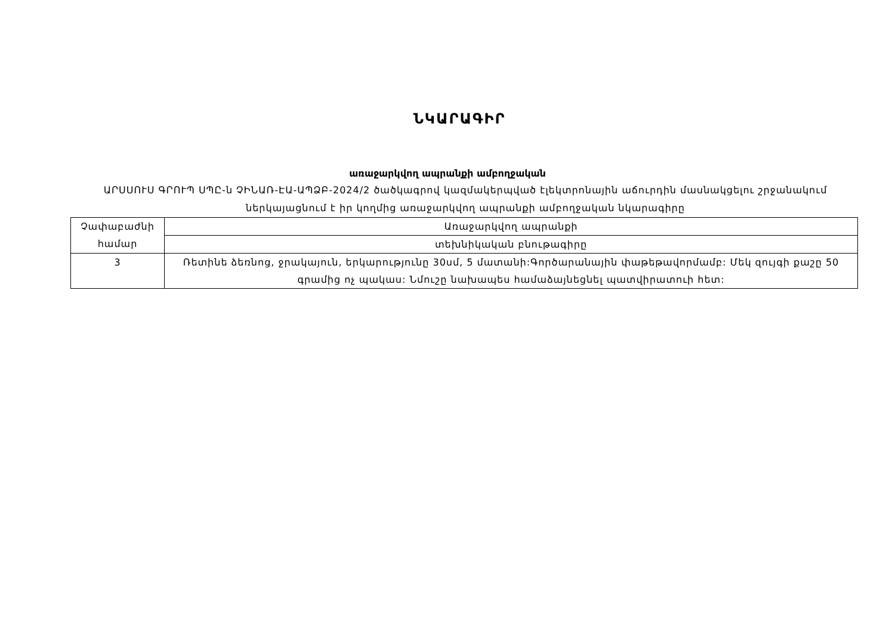ՆԿԱՐԱԳԻՐ
առաջարկվող ապրանքի ամբողջական
ԱՐՍՍՈՒՍ ԳՐՈՒՊ ՍՊԸ-ն ՉԻՆԱՌ-ԷԱ-ԱՊՁԲ-2024/2 ծածկագրով կազմակերպված էլեկտրոնային աճուրդին մասնակցելու շրջանակում ներկայացնում է իր կողմից առաջարկվող ապրանքի ամբողջական նկարագիրը
| Չափաբաժնի համար | Առաջարկվող ապրանքի |
| | տեխնիկական բնութագիրը |
| 3 | Ռետինե ձեռնոց, ջրակայուն, երկարությունը 30սմ, 5 մատանի:Գործարանային փաթեթավորմամբ: Մեկ զույգի քաշը 50 գրամից ոչ պակաս: Նմուշը նախապես համաձայնեցնել պատվիրատուի հետ: |